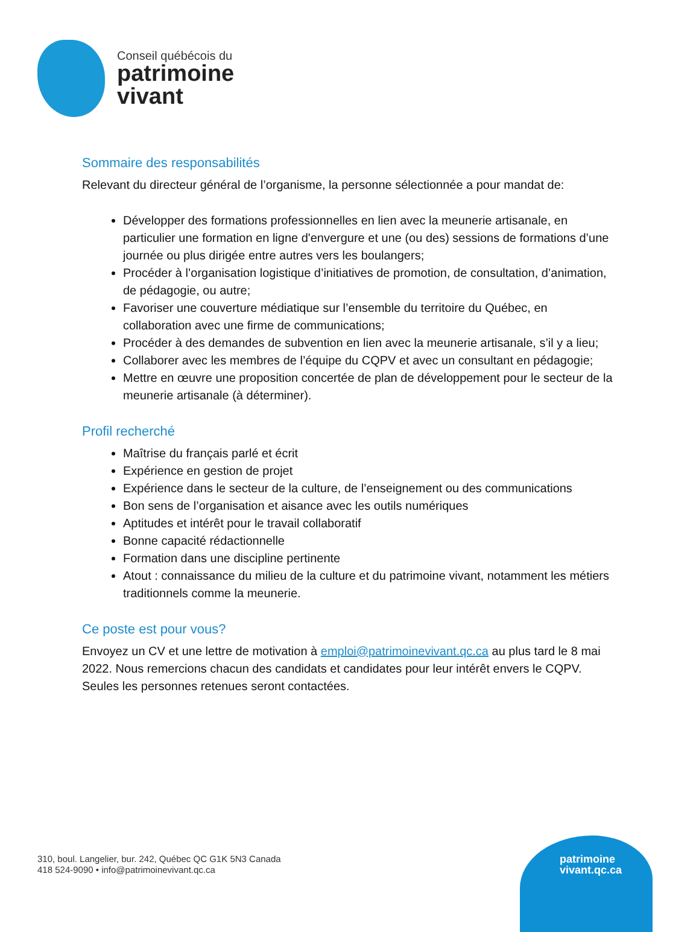Conseil québécois du
patrimoine
vivant
Sommaire des responsabilités
Relevant du directeur général de l’organisme, la personne sélectionnée a pour mandat de:
Développer des formations professionnelles en lien avec la meunerie artisanale, en particulier une formation en ligne d'envergure et une (ou des) sessions de formations d’une journée ou plus dirigée entre autres vers les boulangers;
Procéder à l’organisation logistique d’initiatives de promotion, de consultation, d’animation, de pédagogie, ou autre;
Favoriser une couverture médiatique sur l’ensemble du territoire du Québec, en collaboration avec une firme de communications;
Procéder à des demandes de subvention en lien avec la meunerie artisanale, s’il y a lieu;
Collaborer avec les membres de l’équipe du CQPV et avec un consultant en pédagogie;
Mettre en œuvre une proposition concertée de plan de développement pour le secteur de la meunerie artisanale (à déterminer).
Profil recherché
Maîtrise du français parlé et écrit
Expérience en gestion de projet
Expérience dans le secteur de la culture, de l’enseignement ou des communications
Bon sens de l’organisation et aisance avec les outils numériques
Aptitudes et intérêt pour le travail collaboratif
Bonne capacité rédactionnelle
Formation dans une discipline pertinente
Atout : connaissance du milieu de la culture et du patrimoine vivant, notamment les métiers traditionnels comme la meunerie.
Ce poste est pour vous?
Envoyez un CV et une lettre de motivation à emploi@patrimoinevivant.qc.ca au plus tard le 8 mai 2022. Nous remercions chacun des candidats et candidates pour leur intérêt envers le CQPV. Seules les personnes retenues seront contactées.
310, boul. Langelier, bur. 242, Québec QC G1K 5N3 Canada
418 524-9090 • info@patrimoinevivant.qc.ca
patrimoine
vivant.qc.ca